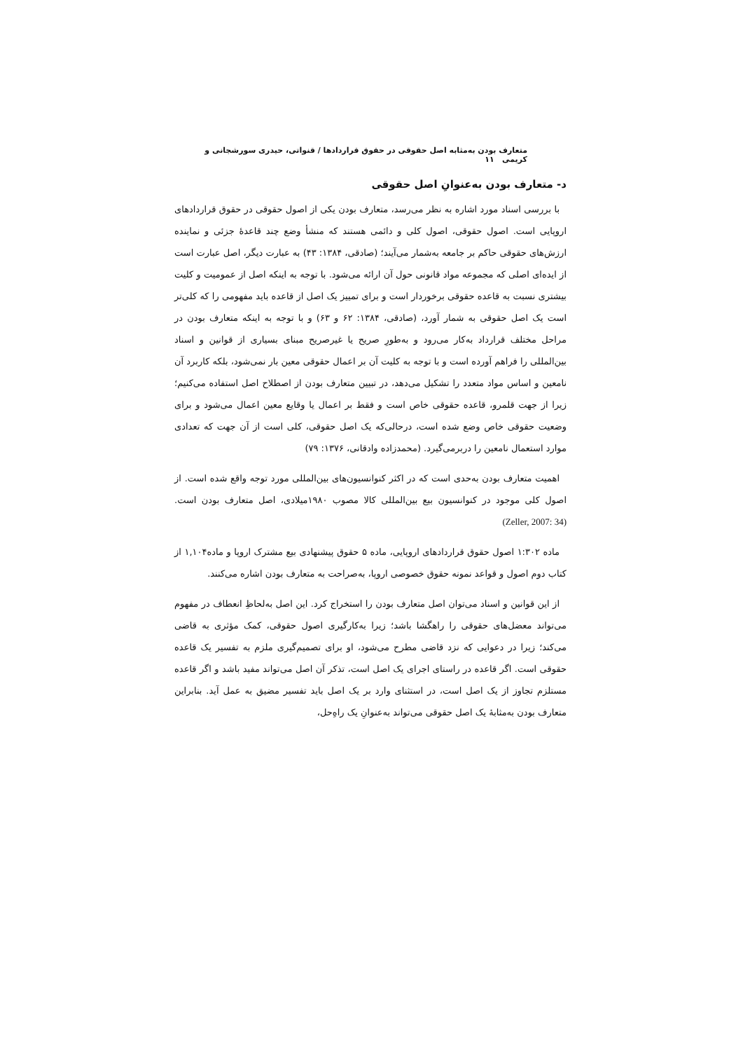متعارف بودن به‌مثابه اصل حقوقی در حقوق قراردادها / قنواتی، حیدری سورشجانی و کریمی ۱۱
د- متعارف بودن به‌عنوانِ اصل حقوقی
با بررسی اسناد مورد اشاره به نظر می‌رسد، متعارف بودن یکی از اصول حقوقی در حقوق قراردادهای اروپایی است. اصول حقوقی، اصول کلی و دائمی هستند که منشأ وضع چند قاعدهٔ جزئی و نماینده ارزش‌های حقوقی حاکم بر جامعه به‌شمار می‌آیند؛ (صادقی، ۱۳۸۴: ۴۳) به عبارت دیگر، اصل عبارت است از ایده‌ای اصلی که مجموعه مواد قانونی حول آن ارائه می‌شود. با توجه به اینکه اصل از عمومیت و کلیت بیشتری نسبت به قاعده حقوقی برخوردار است و برای تمییز یک اصل از قاعده باید مفهومی را که کلی‌تر است یک اصل حقوقی به شمار آورد، (صادقی، ۱۳۸۴: ۶۲ و ۶۳) و با توجه به اینکه متعارف بودن در مراحل مختلف قرارداد به‌کار می‌رود و به‌طورِ صریح یا غیرصریح مبنای بسیاری از قوانین و اسناد بین‌المللی را فراهم آورده است و با توجه به کلیت آن بر اعمال حقوقی معین بار نمی‌شود، بلکه کاربرد آن نامعین و اساس مواد متعدد را تشکیل می‌دهد، در تبیین متعارف بودن از اصطلاح اصل استفاده می‌کنیم؛ زیرا از جهت قلمرو، قاعده حقوقی خاص است و فقط بر اعمال یا وقایع معین اعمال می‌شود و برای وضعیت حقوقی خاص وضع شده است، درحالی‌که یک اصل حقوقی، کلی است از آن جهت که تعدادی موارد استعمال نامعین را دربرمی‌گیرد. (محمدزاده وادقانی، ۱۳۷۶: ۷۹)
اهمیت متعارف بودن به‌حدی است که در اکثر کنوانسیون‌های بین‌المللی مورد توجه واقع شده است. از اصول کلی موجود در کنوانسیون بیع بین‌المللی کالا مصوب ۱۹۸۰میلادی، اصل متعارف بودن است. (Zeller, 2007: 34)
ماده ۱:۳۰۲ اصول حقوق قراردادهای اروپایی، ماده ۵ حقوق پیشنهادی بیع مشترک اروپا و ماده۱,۱۰۴ از کتاب دوم اصول و قواعد نمونه حقوق خصوصی اروپا، به‌صراحت به متعارف بودن اشاره می‌کنند.
از این قوانین و اسناد می‌توان اصل متعارف بودن را استخراج کرد. این اصل به‌لحاظِ انعطاف در مفهوم می‌تواند معضل‌های حقوقی را راهگشا باشد؛ زیرا به‌کارگیری اصول حقوقی، کمک مؤثری به قاضی می‌کند؛ زیرا در دعوایی که نزد قاضی مطرح می‌شود، او برای تصمیم‌گیری ملزم به تفسیر یک قاعده حقوقی است. اگر قاعده در راستای اجرای یک اصل است، تذکر آن اصل می‌تواند مفید باشد و اگر قاعده مستلزم تجاوز از یک اصل است، در استثنای وارد بر یک اصل باید تفسیر مضیق به عمل آید. بنابراین متعارف بودن به‌مثابهٔ یک اصل حقوقی می‌تواند به‌عنوانِ یک راه‌ِحل،